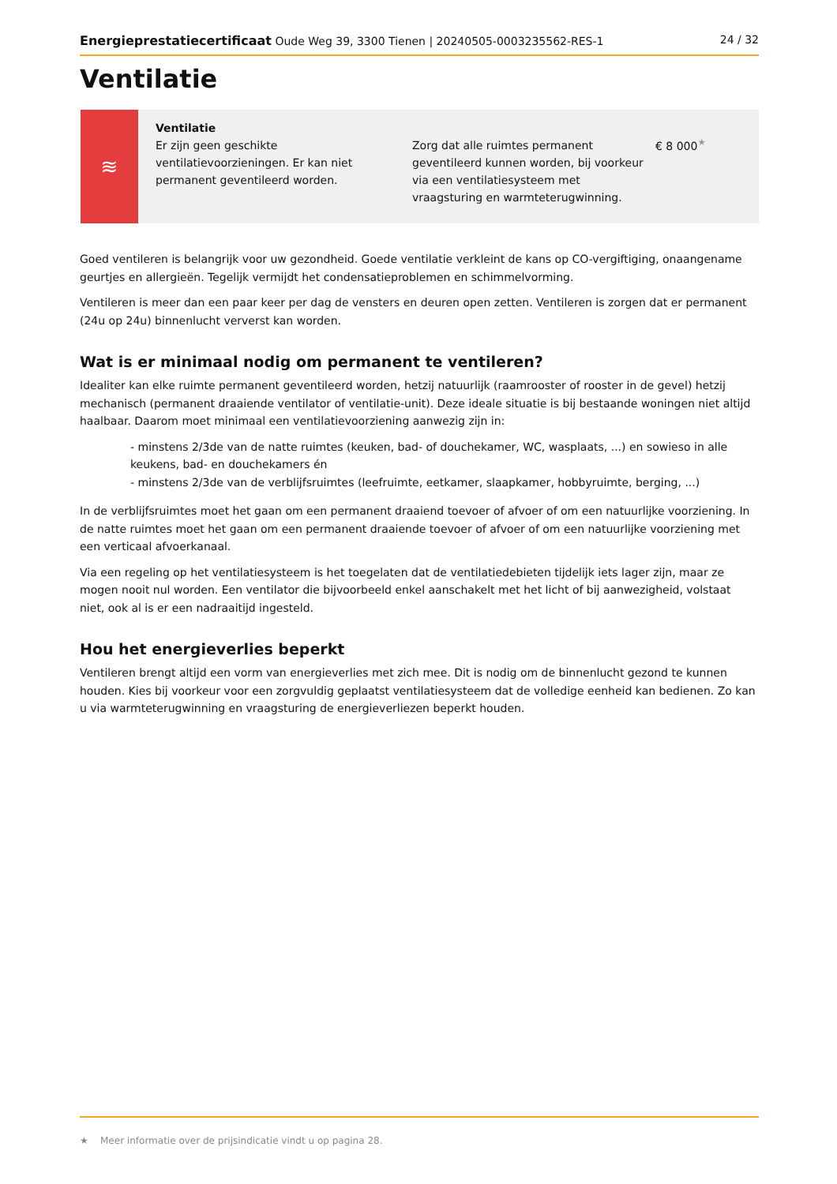Energieprestatiecertificaat Oude Weg 39, 3300 Tienen | 20240505-0003235562-RES-1 24 / 32
Ventilatie
≋
Ventilatie
Er zijn geen geschikte ventilatievoorzieningen. Er kan niet permanent geventileerd worden.
Zorg dat alle ruimtes permanent geventileerd kunnen worden, bij voorkeur via een ventilatiesysteem met vraagsturing en warmteterugwinning.
€ 8 000<sup>★</sup>
Goed ventileren is belangrijk voor uw gezondheid. Goede ventilatie verkleint de kans op CO-vergiftiging, onaangename geurtjes en allergieën. Tegelijk vermijdt het condensatieproblemen en schimmelvorming.
Ventileren is meer dan een paar keer per dag de vensters en deuren open zetten. Ventileren is zorgen dat er permanent (24u op 24u) binnenlucht ververst kan worden.
Wat is er minimaal nodig om permanent te ventileren?
Idealiter kan elke ruimte permanent geventileerd worden, hetzij natuurlijk (raamrooster of rooster in de gevel) hetzij mechanisch (permanent draaiende ventilator of ventilatie-unit). Deze ideale situatie is bij bestaande woningen niet altijd haalbaar. Daarom moet minimaal een ventilatievoorziening aanwezig zijn in:
- minstens 2/3de van de natte ruimtes (keuken, bad- of douchekamer, WC, wasplaats, ...) en sowieso in alle keukens, bad- en douchekamers én
- minstens 2/3de van de verblijfsruimtes (leefruimte, eetkamer, slaapkamer, hobbyruimte, berging, ...)
In de verblijfsruimtes moet het gaan om een permanent draaiend toevoer of afvoer of om een natuurlijke voorziening. In de natte ruimtes moet het gaan om een permanent draaiende toevoer of afvoer of om een natuurlijke voorziening met een verticaal afvoerkanaal.
Via een regeling op het ventilatiesysteem is het toegelaten dat de ventilatiedebieten tijdelijk iets lager zijn, maar ze mogen nooit nul worden. Een ventilator die bijvoorbeeld enkel aanschakelt met het licht of bij aanwezigheid, volstaat niet, ook al is er een nadraaitijd ingesteld.
Hou het energieverlies beperkt
Ventileren brengt altijd een vorm van energieverlies met zich mee. Dit is nodig om de binnenlucht gezond te kunnen houden. Kies bij voorkeur voor een zorgvuldig geplaatst ventilatiesysteem dat de volledige eenheid kan bedienen. Zo kan u via warmteterugwinning en vraagsturing de energieverliezen beperkt houden.
★ Meer informatie over de prijsindicatie vindt u op pagina 28.